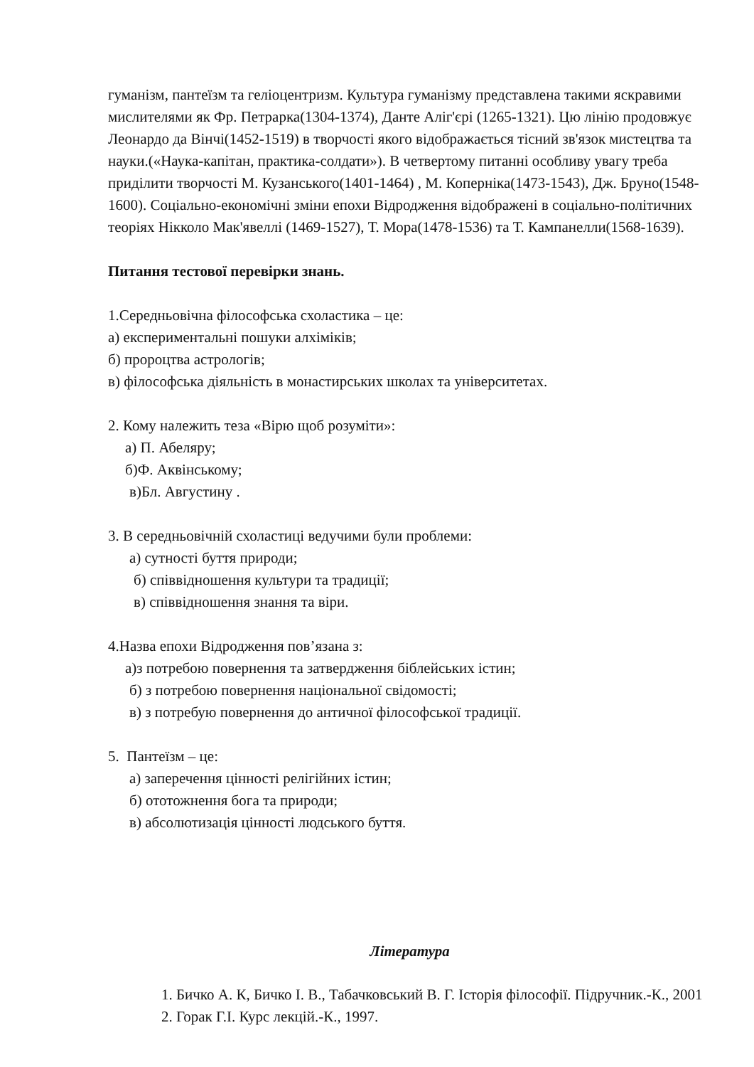гуманізм, пантеїзм та геліоцентризм. Культура гуманізму представлена такими яскравими мислителями як Фр. Петрарка(1304-1374), Данте Аліг'єрі (1265-1321). Цю лінію продовжує Леонардо да Вінчі(1452-1519) в творчості якого відображається тісний зв'язок мистецтва та науки.(«Наука-капітан, практика-солдати»). В четвертому питанні особливу увагу треба приділити творчості М. Кузанського(1401-1464) , М. Коперніка(1473-1543), Дж. Бруно(1548-1600). Соціально-економічні зміни епохи Відродження відображені в соціально-політичних теоріях Нікколо Мак'явеллі (1469-1527), Т. Мора(1478-1536) та Т. Кампанелли(1568-1639).
Питання тестової перевірки знань.
1.Середньовічна філософська схоластика – це:
а) експериментальні пошуки алхіміків;
б) пророцтва астрологів;
в) філософська діяльність в монастирських школах та університетах.
2. Кому належить теза «Вірю щоб розуміти»:
а) П. Абеляру;
б)Ф. Аквінському;
в)Бл. Августину .
3. В середньовічній схоластиці ведучими були проблеми:
а) сутності буття природи;
б) співвідношення культури та традиції;
в) співвідношення знання та віри.
4.Назва епохи Відродження пов’язана з:
а)з потребою повернення та затвердження біблейських істин;
б) з потребою повернення національної свідомості;
в) з потребую повернення до античної філософської традиції.
5. Пантеїзм – це:
а) заперечення цінності релігійних істин;
б) ототожнення бога та природи;
в) абсолютизація цінності людського буття.
Література
1. Бичко А. К, Бичко І. В., Табачковський В. Г. Історія філософії. Підручник.-К., 2001
2. Горак Г.І. Курс лекцій.-К., 1997.